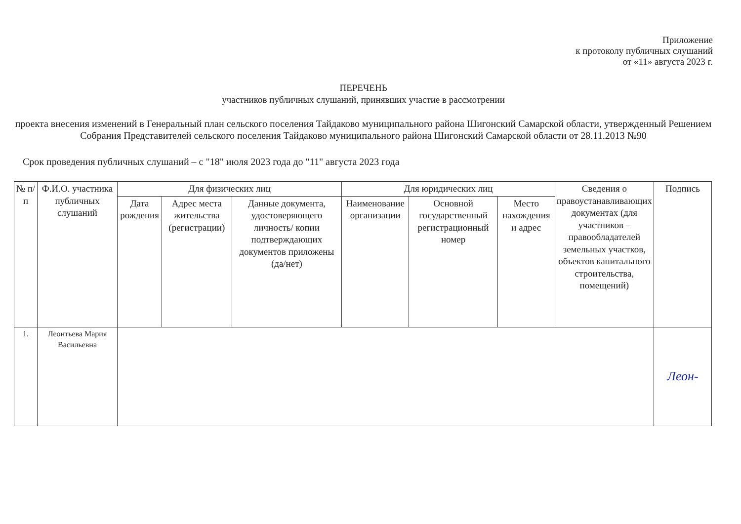Приложение
к протоколу публичных слушаний
от «11» августа 2023 г.
ПЕРЕЧЕНЬ
участников публичных слушаний, принявших участие в рассмотрении
проекта внесения изменений в Генеральный план сельского поселения Тайдаково муниципального района Шигонский Самарской области, утвержденный Решением Собрания Представителей сельского поселения Тайдаково муниципального района Шигонский Самарской области от 28.11.2013 №90
Срок проведения публичных слушаний – с "18" июля 2023 года до "11" августа 2023 года
| № п/п | Ф.И.О. участника публичных слушаний | Для физических лиц | | | Для юридических лиц | | | Сведения о правоустанавливающих документах (для участников – правообладателей земельных участков, объектов капитального строительства, помещений) | Подпись |
| --- | --- | --- | --- | --- | --- | --- | --- | --- | --- |
| | | Дата рождения | Адрес места жительства (регистрации) | Данные документа, удостоверяющего личность/ копии подтверждающих документов приложены (да/нет) | Наименование организации | Основной государственный регистрационный номер | Место нахождения и адрес | | |
| 1. | Леонтьева Мария Васильевна | | | | | | | | Леон- |